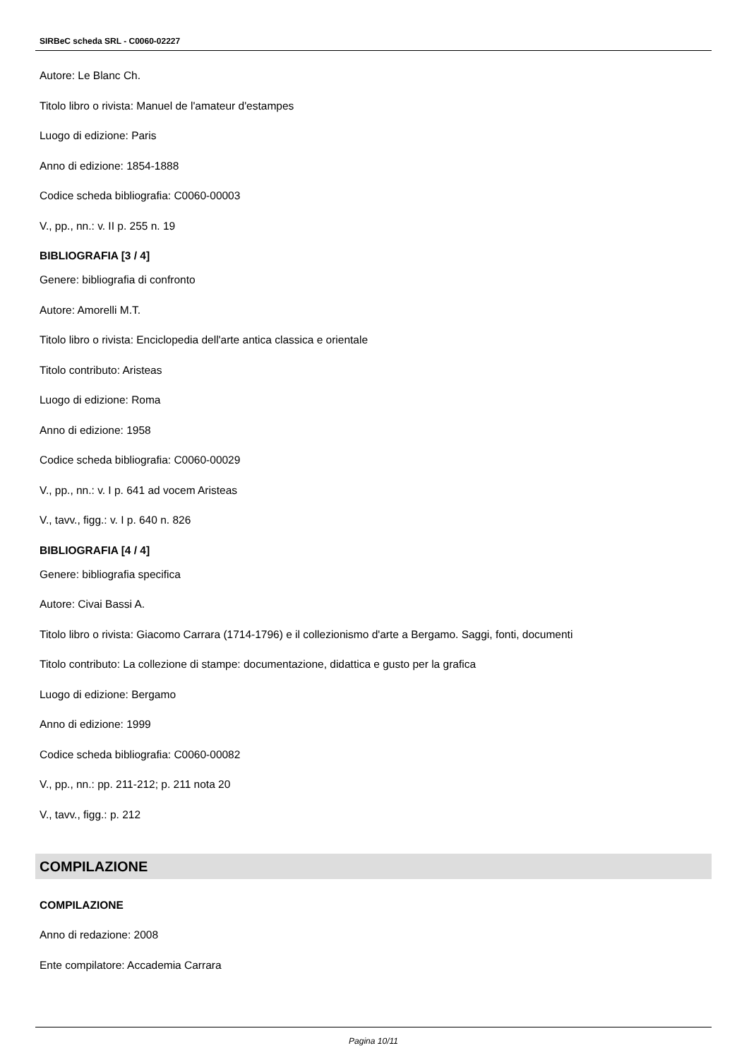SIRBeC scheda SRL - C0060-02227
Autore: Le Blanc Ch.
Titolo libro o rivista: Manuel de l'amateur d'estampes
Luogo di edizione: Paris
Anno di edizione: 1854-1888
Codice scheda bibliografia: C0060-00003
V., pp., nn.: v. II p. 255 n. 19
BIBLIOGRAFIA [3 / 4]
Genere: bibliografia di confronto
Autore: Amorelli M.T.
Titolo libro o rivista: Enciclopedia dell'arte antica classica e orientale
Titolo contributo: Aristeas
Luogo di edizione: Roma
Anno di edizione: 1958
Codice scheda bibliografia: C0060-00029
V., pp., nn.: v. I p. 641 ad vocem Aristeas
V., tavv., figg.: v. I p. 640 n. 826
BIBLIOGRAFIA [4 / 4]
Genere: bibliografia specifica
Autore: Civai Bassi A.
Titolo libro o rivista: Giacomo Carrara (1714-1796) e il collezionismo d'arte a Bergamo. Saggi, fonti, documenti
Titolo contributo: La collezione di stampe: documentazione, didattica e gusto per la grafica
Luogo di edizione: Bergamo
Anno di edizione: 1999
Codice scheda bibliografia: C0060-00082
V., pp., nn.: pp. 211-212; p. 211 nota 20
V., tavv., figg.: p. 212
COMPILAZIONE
COMPILAZIONE
Anno di redazione: 2008
Ente compilatore: Accademia Carrara
Pagina 10/11